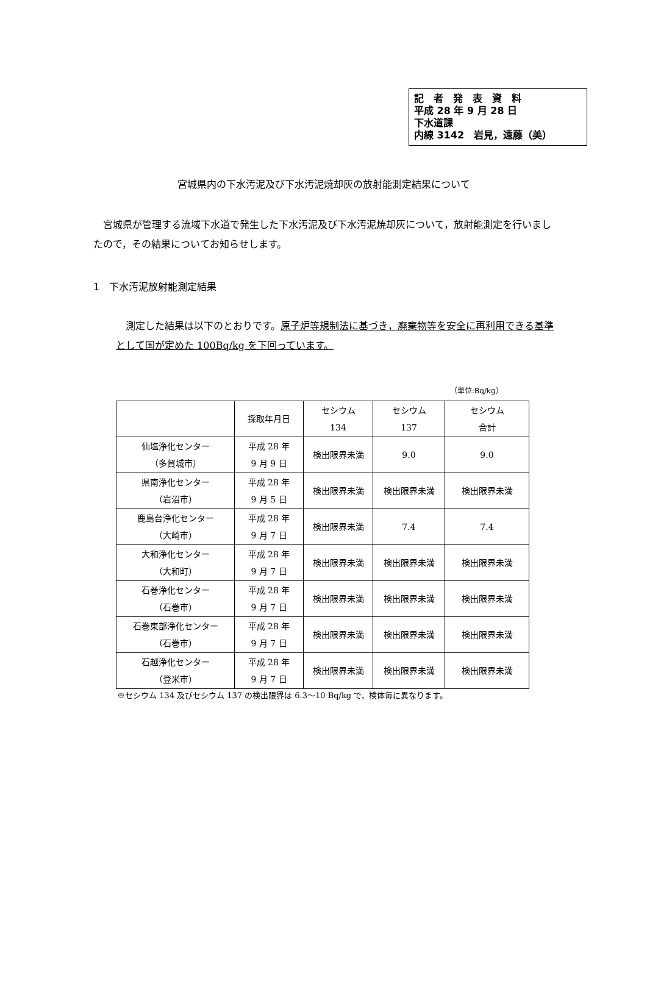記　者　発　表　資　料
平成 28 年 9 月 28 日
下水道課
内線 3142　岩見，遠藤（美）
宮城県内の下水汚泥及び下水汚泥焼却灰の放射能測定結果について
宮城県が管理する流域下水道で発生した下水汚泥及び下水汚泥焼却灰について，放射能測定を行いましたので，その結果についてお知らせします。
1　下水汚泥放射能測定結果
測定した結果は以下のとおりです。原子炉等規制法に基づき，廃棄物等を安全に再利用できる基準として国が定めた 100Bq/kg を下回っています。
（単位:Bq/kg）
| | 採取年月日 | セシウム 134 | セシウム 137 | セシウム 合計 |
| --- | --- | --- | --- | --- |
| 仙塩浄化センター （多賀城市） | 平成 28 年 9 月 9 日 | 検出限界未満 | 9.0 | 9.0 |
| 県南浄化センター （岩沼市） | 平成 28 年 9 月 5 日 | 検出限界未満 | 検出限界未満 | 検出限界未満 |
| 鹿島台浄化センター （大崎市） | 平成 28 年 9 月 7 日 | 検出限界未満 | 7.4 | 7.4 |
| 大和浄化センター （大和町） | 平成 28 年 9 月 7 日 | 検出限界未満 | 検出限界未満 | 検出限界未満 |
| 石巻浄化センター （石巻市） | 平成 28 年 9 月 7 日 | 検出限界未満 | 検出限界未満 | 検出限界未満 |
| 石巻東部浄化センター （石巻市） | 平成 28 年 9 月 7 日 | 検出限界未満 | 検出限界未満 | 検出限界未満 |
| 石越浄化センター （登米市） | 平成 28 年 9 月 7 日 | 検出限界未満 | 検出限界未満 | 検出限界未満 |
※セシウム 134 及びセシウム 137 の検出限界は 6.3～10 Bq/kg で，検体毎に異なります。